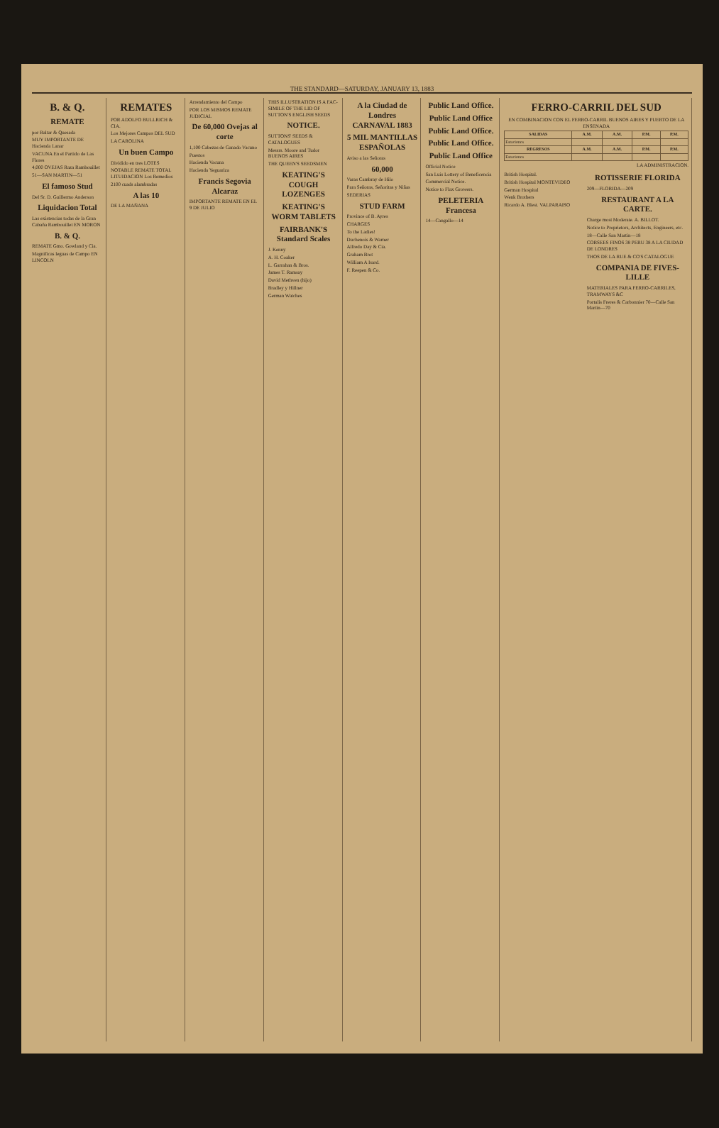THE STANDARD—SATURDAY, JANUARY 13, 1883
B. & Q.
REMATE
por Baltar & Quesada
MUY IMPORTANTE DE Hacienda Lanar
VACUNA En el Partido de Las Flores
4,000 OVEJAS Raza Rambouillet
51—SAN MARTIN—51
El famoso Stud
Del Sr. D. Guillermo Anderson
Liquidacion Total
Las existencias todas de la Gran Cabaña Rambouillet EN MORON
B. & Q.
REMATE Gmo. Gowland y Cia.
Magnificas leguas de Campo EN LINCOLN
REMATES
POR ADOLFO BULLRICH & CIA.
Los Mejores Campos DEL SUD
LA CAROLINA
Un buen Campo
Dividido en tres LOTES
NOTABLE REMATE TOTAL LITUIDACION Los Remedios
2100 cuads alambradas
A las 10
DE LA MAÑANA
Arrendamiento del Campo
POR LOS MISMOS REMATE JUDICIAL
De 60,000 Ovejas al corte
1,100 Cabezas de Ganado Vacuno
Puestos
Hacienda Vacuna
Hacienda Yeguariza
Francis Segovia Alcaraz
IMPORTANTE REMATE EN EL 9 DE JULIO
THIS ILLUSTRATION IS A FAC-SIMILE OF THE LID OF SUTTON'S ENGLISH SEEDS
NOTICE.
SUTTONS' SEEDS & CATALOGUES
Messrs. Moore and Tudor BUENOS AIRES
THE QUEEN'S SEEDSMEN
KEATING'S COUGH LOZENGES
KEATING'S WORM TABLETS
FAIRBANK'S Standard Scales
J. Kenny
A. H. Coaker
L. Garrahan & Bros.
James T. Ramsay
David Methven (hijo)
Bradley y Hillner
German Watches
A la Ciudad de Londres CARNAVAL 1883
5 MIL MANTILLAS ESPAÑOLAS
Aviso a las Señoras
60,000
Varas Cambray de Hilo
Para Señoras, Señoritas y Niñas
SEDERIAS
STUD FARM
Province of B. Ayres
CHARGES
To the Ladies!
Duchenois & Warner
Alfredo Day & Cia.
Graham Brot
William A Isard.
F. Reepen & Co.
Public Land Office.
Public Land Office
Public Land Office.
Public Land Office.
Public Land Office
Official Notice
San Luis Lottery of Beneficencia
Commercial Notice.
Notice to Flax Growers.
PELETERIA Francesa
14—Cangallo—14
FERRO-CARRIL DEL SUD
EN COMBINACION CON EL FERRO-CARRIL BUENOS AIRES Y PUERTO DE LA ENSENADA
| SALIDAS | A.M. | A.M. | P.M. | P.M. |
| --- | --- | --- | --- | --- |
| Estaciones | | | | |
| REGRESOS | A.M. | A.M. | P.M. | P.M. |
| Estaciones | | | | |
LA ADMINISTRACION.
British Hospital.
British Hospital MONTEVIDEO
German Hospital
Wenk Brothers
Ricardo A. Blest. VALPARAISO
ROTISSERIE FLORIDA
209—FLORIDA—209
RESTAURANT A LA CARTE.
Charge most Moderate. A. BILLOT.
Notice to Proprietors, Architects, Engineers, etc.
18—Calle San Martin—18
CORSEES FINOS 38 PERU 38 A LA CIUDAD DE LONDRES
THOS DE LA RUE & CO'S CATALOGUE
COMPANIA DE FIVES-LILLE
MATERIALES PARA FERRO-CARRILES, TRAMWAYS &C
Portalis Freres & Carbonnier 70—Calle San Martin—70